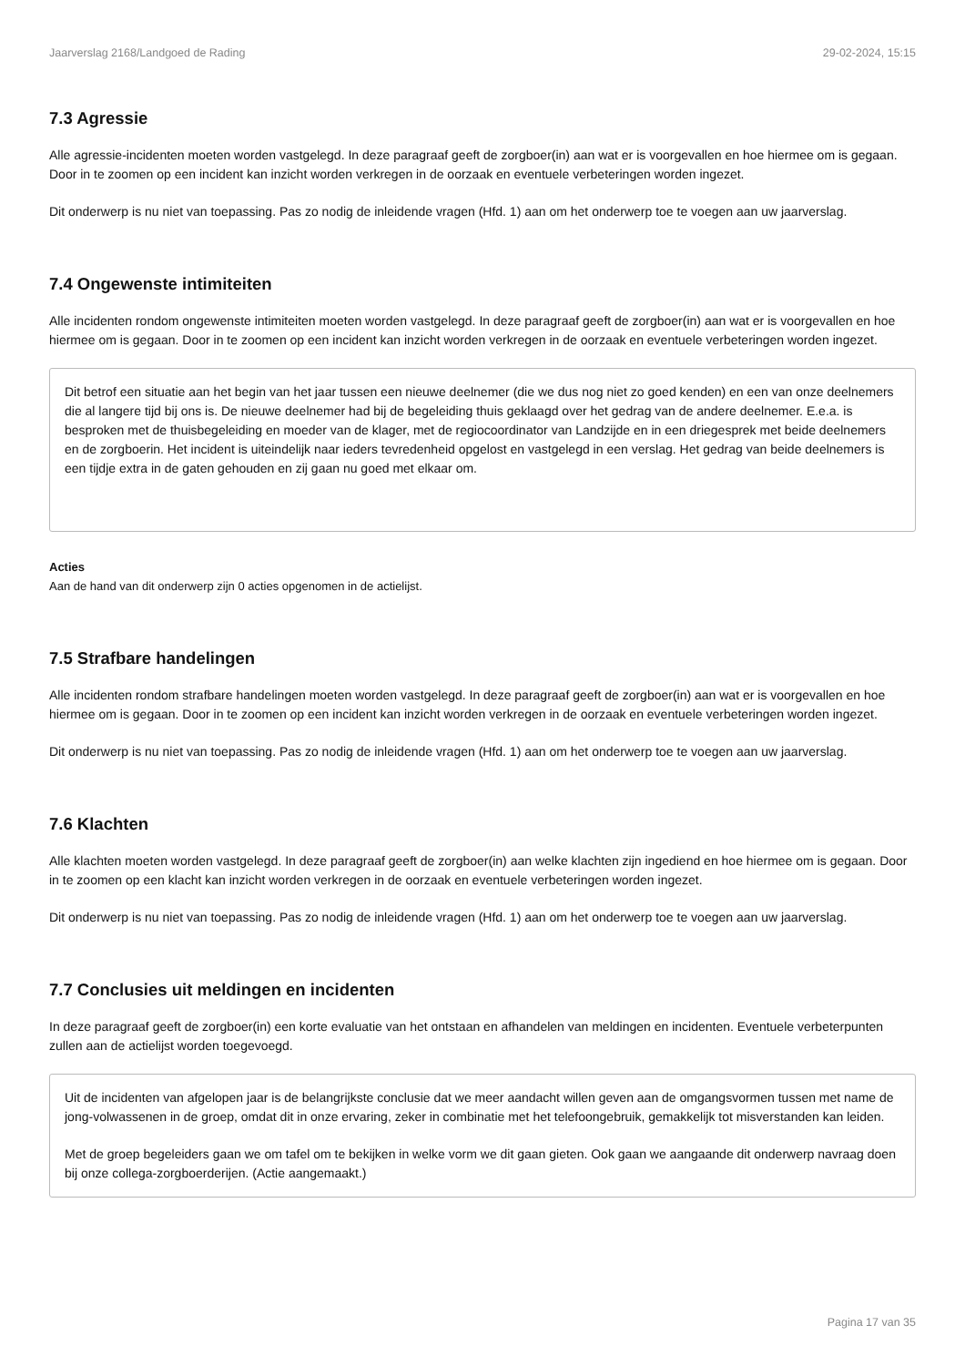Jaarverslag 2168/Landgoed de Rading 29-02-2024, 15:15
7.3 Agressie
Alle agressie-incidenten moeten worden vastgelegd. In deze paragraaf geeft de zorgboer(in) aan wat er is voorgevallen en hoe hiermee om is gegaan. Door in te zoomen op een incident kan inzicht worden verkregen in de oorzaak en eventuele verbeteringen worden ingezet.
Dit onderwerp is nu niet van toepassing. Pas zo nodig de inleidende vragen (Hfd. 1) aan om het onderwerp toe te voegen aan uw jaarverslag.
7.4 Ongewenste intimiteiten
Alle incidenten rondom ongewenste intimiteiten moeten worden vastgelegd. In deze paragraaf geeft de zorgboer(in) aan wat er is voorgevallen en hoe hiermee om is gegaan. Door in te zoomen op een incident kan inzicht worden verkregen in de oorzaak en eventuele verbeteringen worden ingezet.
Dit betrof een situatie aan het begin van het jaar tussen een nieuwe deelnemer (die we dus nog niet zo goed kenden) en een van onze deelnemers die al langere tijd bij ons is. De nieuwe deelnemer had bij de begeleiding thuis geklaagd over het gedrag van de andere deelnemer. E.e.a. is besproken met de thuisbegeleiding en moeder van de klager, met de regiocoordinator van Landzijde en in een driegesprek met beide deelnemers en de zorgboerin. Het incident is uiteindelijk naar ieders tevredenheid opgelost en vastgelegd in een verslag. Het gedrag van beide deelnemers is een tijdje extra in de gaten gehouden en zij gaan nu goed met elkaar om.
Acties
Aan de hand van dit onderwerp zijn 0 acties opgenomen in de actielijst.
7.5 Strafbare handelingen
Alle incidenten rondom strafbare handelingen moeten worden vastgelegd. In deze paragraaf geeft de zorgboer(in) aan wat er is voorgevallen en hoe hiermee om is gegaan. Door in te zoomen op een incident kan inzicht worden verkregen in de oorzaak en eventuele verbeteringen worden ingezet.
Dit onderwerp is nu niet van toepassing. Pas zo nodig de inleidende vragen (Hfd. 1) aan om het onderwerp toe te voegen aan uw jaarverslag.
7.6 Klachten
Alle klachten moeten worden vastgelegd. In deze paragraaf geeft de zorgboer(in) aan welke klachten zijn ingediend en hoe hiermee om is gegaan. Door in te zoomen op een klacht kan inzicht worden verkregen in de oorzaak en eventuele verbeteringen worden ingezet.
Dit onderwerp is nu niet van toepassing. Pas zo nodig de inleidende vragen (Hfd. 1) aan om het onderwerp toe te voegen aan uw jaarverslag.
7.7 Conclusies uit meldingen en incidenten
In deze paragraaf geeft de zorgboer(in) een korte evaluatie van het ontstaan en afhandelen van meldingen en incidenten. Eventuele verbeterpunten zullen aan de actielijst worden toegevoegd.
Uit de incidenten van afgelopen jaar is de belangrijkste conclusie dat we meer aandacht willen geven aan de omgangsvormen tussen met name de jong-volwassenen in de groep, omdat dit in onze ervaring, zeker in combinatie met het telefoongebruik, gemakkelijk tot misverstanden kan leiden.
Met de groep begeleiders gaan we om tafel om te bekijken in welke vorm we dit gaan gieten. Ook gaan we aangaande dit onderwerp navraag doen bij onze collega-zorgboerderijen. (Actie aangemaakt.)
Pagina 17 van 35